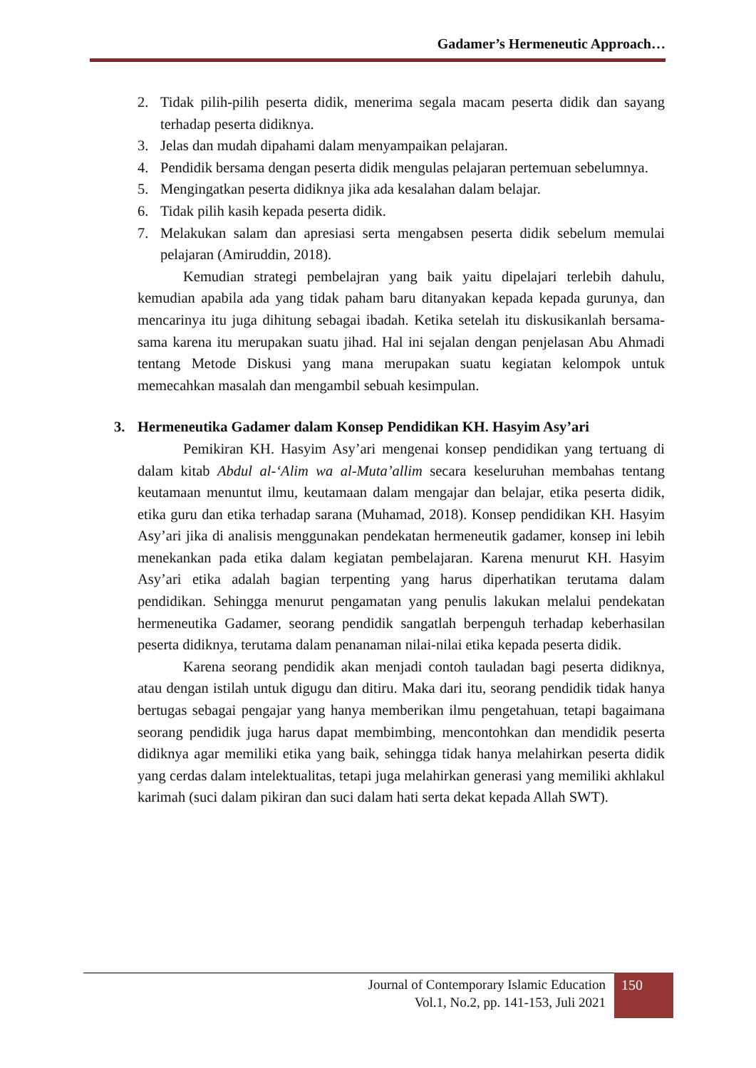Gadamer’s Hermeneutic Approach…
2. Tidak pilih-pilih peserta didik, menerima segala macam peserta didik dan sayang terhadap peserta didiknya.
3. Jelas dan mudah dipahami dalam menyampaikan pelajaran.
4. Pendidik bersama dengan peserta didik mengulas pelajaran pertemuan sebelumnya.
5. Mengingatkan peserta didiknya jika ada kesalahan dalam belajar.
6. Tidak pilih kasih kepada peserta didik.
7. Melakukan salam dan apresiasi serta mengabsen peserta didik sebelum memulai pelajaran (Amiruddin, 2018).
Kemudian strategi pembelajran yang baik yaitu dipelajari terlebih dahulu, kemudian apabila ada yang tidak paham baru ditanyakan kepada kepada gurunya, dan mencarinya itu juga dihitung sebagai ibadah. Ketika setelah itu diskusikanlah bersama-sama karena itu merupakan suatu jihad. Hal ini sejalan dengan penjelasan Abu Ahmadi tentang Metode Diskusi yang mana merupakan suatu kegiatan kelompok untuk memecahkan masalah dan mengambil sebuah kesimpulan.
3. Hermeneutika Gadamer dalam Konsep Pendidikan KH. Hasyim Asy’ari
Pemikiran KH. Hasyim Asy’ari mengenai konsep pendidikan yang tertuang di dalam kitab Abdul al-‘Alim wa al-Muta’allim secara keseluruhan membahas tentang keutamaan menuntut ilmu, keutamaan dalam mengajar dan belajar, etika peserta didik, etika guru dan etika terhadap sarana (Muhamad, 2018). Konsep pendidikan KH. Hasyim Asy’ari jika di analisis menggunakan pendekatan hermeneutik gadamer, konsep ini lebih menekankan pada etika dalam kegiatan pembelajaran. Karena menurut KH. Hasyim Asy’ari etika adalah bagian terpenting yang harus diperhatikan terutama dalam pendidikan. Sehingga menurut pengamatan yang penulis lakukan melalui pendekatan hermeneutika Gadamer, seorang pendidik sangatlah berpenguh terhadap keberhasilan peserta didiknya, terutama dalam penanaman nilai-nilai etika kepada peserta didik.
Karena seorang pendidik akan menjadi contoh tauladan bagi peserta didiknya, atau dengan istilah untuk digugu dan ditiru. Maka dari itu, seorang pendidik tidak hanya bertugas sebagai pengajar yang hanya memberikan ilmu pengetahuan, tetapi bagaimana seorang pendidik juga harus dapat membimbing, mencontohkan dan mendidik peserta didiknya agar memiliki etika yang baik, sehingga tidak hanya melahirkan peserta didik yang cerdas dalam intelektualitas, tetapi juga melahirkan generasi yang memiliki akhlakul karimah (suci dalam pikiran dan suci dalam hati serta dekat kepada Allah SWT).
Journal of Contemporary Islamic Education
Vol.1, No.2, pp. 141-153, Juli 2021
150